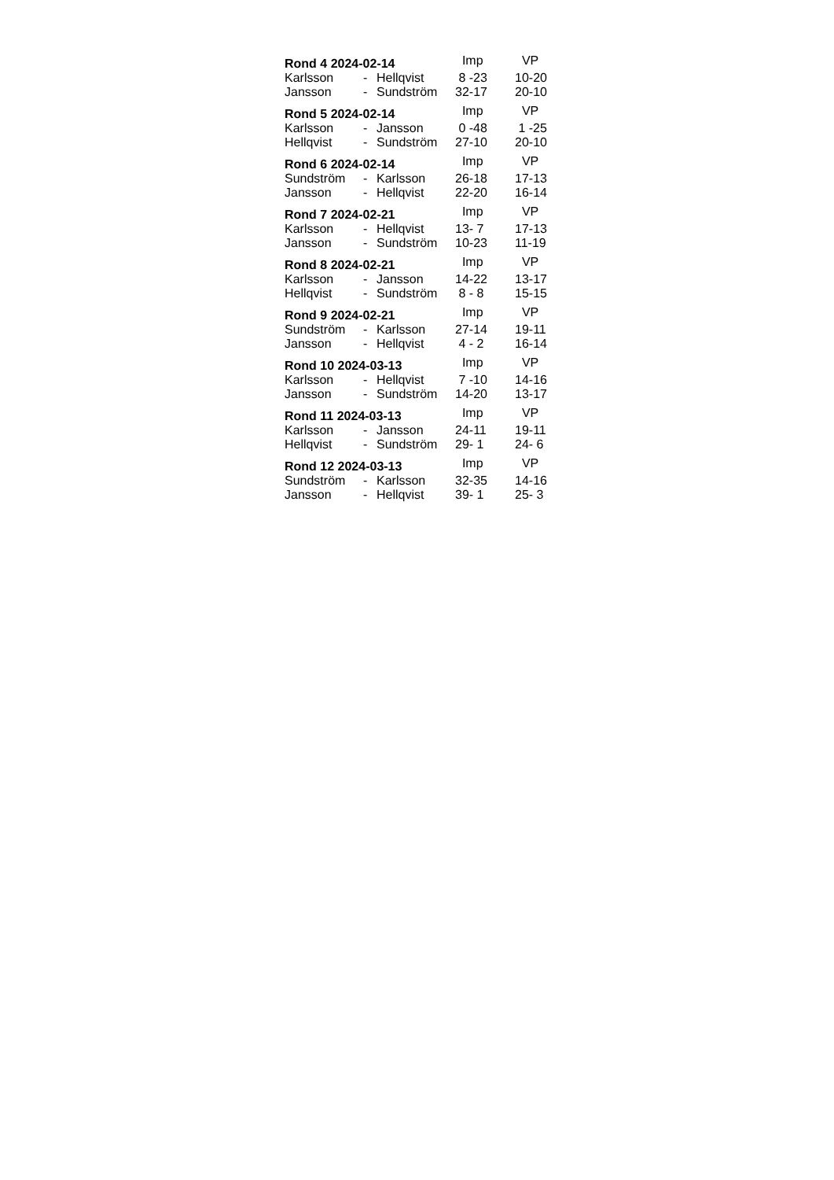| Rond 4 2024-02-14 | | | Imp | VP |
| --- | --- | --- | --- | --- |
| Karlsson | - | Hellqvist | 8 -23 | 10-20 |
| Jansson | - | Sundström | 32-17 | 20-10 |
| Rond 5 2024-02-14 | | | Imp | VP |
| Karlsson | - | Jansson | 0 -48 | 1 -25 |
| Hellqvist | - | Sundström | 27-10 | 20-10 |
| Rond 6 2024-02-14 | | | Imp | VP |
| Sundström | - | Karlsson | 26-18 | 17-13 |
| Jansson | - | Hellqvist | 22-20 | 16-14 |
| Rond 7 2024-02-21 | | | Imp | VP |
| Karlsson | - | Hellqvist | 13- 7 | 17-13 |
| Jansson | - | Sundström | 10-23 | 11-19 |
| Rond 8 2024-02-21 | | | Imp | VP |
| Karlsson | - | Jansson | 14-22 | 13-17 |
| Hellqvist | - | Sundström | 8 - 8 | 15-15 |
| Rond 9 2024-02-21 | | | Imp | VP |
| Sundström | - | Karlsson | 27-14 | 19-11 |
| Jansson | - | Hellqvist | 4 - 2 | 16-14 |
| Rond 10 2024-03-13 | | | Imp | VP |
| Karlsson | - | Hellqvist | 7 -10 | 14-16 |
| Jansson | - | Sundström | 14-20 | 13-17 |
| Rond 11 2024-03-13 | | | Imp | VP |
| Karlsson | - | Jansson | 24-11 | 19-11 |
| Hellqvist | - | Sundström | 29- 1 | 24- 6 |
| Rond 12 2024-03-13 | | | Imp | VP |
| Sundström | - | Karlsson | 32-35 | 14-16 |
| Jansson | - | Hellqvist | 39- 1 | 25- 3 |